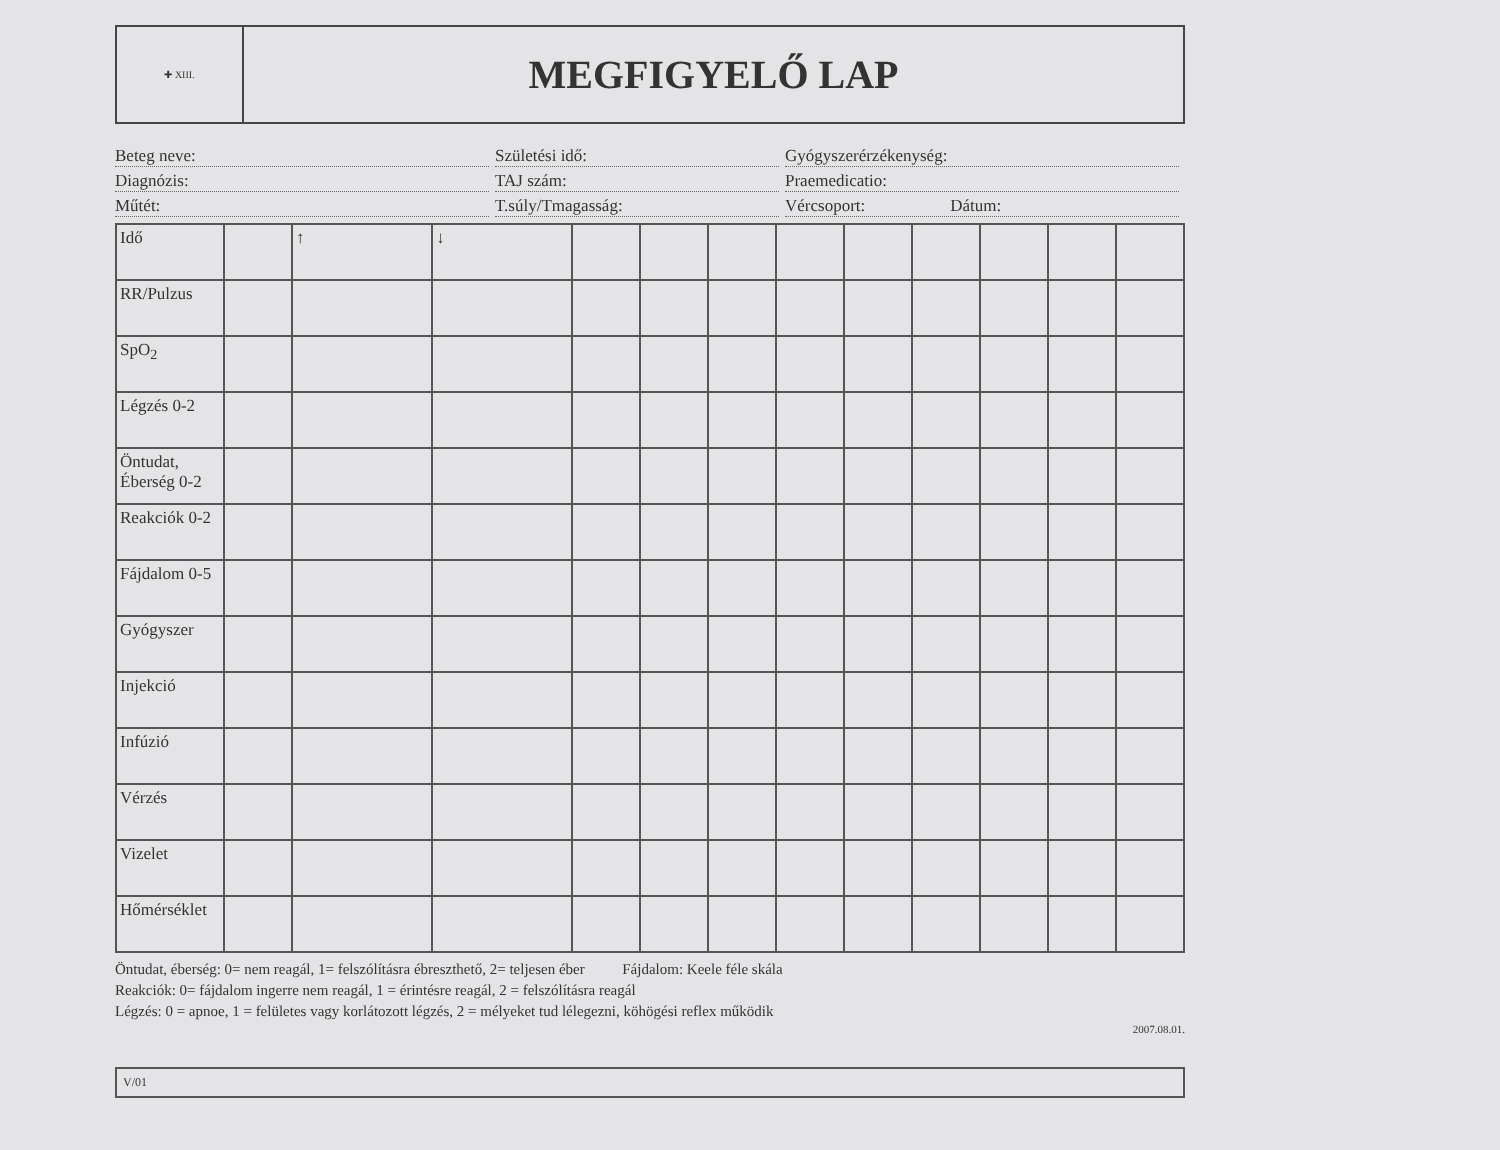✚ XIII.
MEGFIGYELŐ LAP
Beteg neve:
Születési idő:
Gyógyszerérzékenység:
Diagnózis:
TAJ szám:
Praemedicatio:
Műtét:
T.súly/Tmagasság:
Vércsoport: Dátum:
| Idő | | ↑ | ↓ | | | | | | | | | |
| RR/Pulzus | | | | | | | | | | | | |
| SpO<sub>2</sub> | | | | | | | | | | | | |
| Légzés 0-2 | | | | | | | | | | | | |
| Öntudat, Éberség 0-2 | | | | | | | | | | | | |
| Reakciók 0-2 | | | | | | | | | | | | |
| Fájdalom 0-5 | | | | | | | | | | | | |
| Gyógyszer | | | | | | | | | | | | |
| Injekció | | | | | | | | | | | | |
| Infúzió | | | | | | | | | | | | |
| Vérzés | | | | | | | | | | | | |
| Vizelet | | | | | | | | | | | | |
| Hőmérséklet | | | | | | | | | | | | |
Öntudat, éberség: 0= nem reagál, 1= felszólításra ébreszthető, 2= teljesen éber Fájdalom: Keele féle skála
Reakciók: 0= fájdalom ingerre nem reagál, 1 = érintésre reagál, 2 = felszólításra reagál
Légzés: 0 = apnoe, 1 = felületes vagy korlátozott légzés, 2 = mélyeket tud lélegezni, köhögési reflex működik
2007.08.01.
V/01